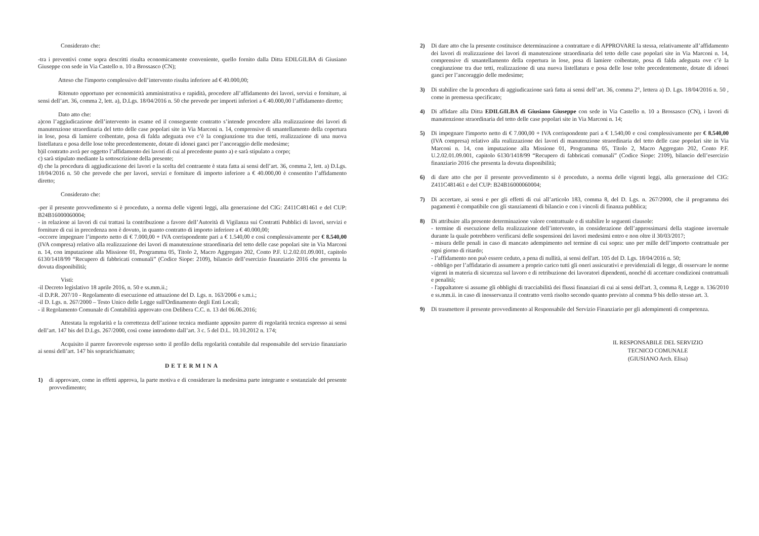Considerato che:
-tra i preventivi come sopra descritti risulta economicamente conveniente, quello fornito dalla Ditta EDILGILBA di Giusiano Giuseppe con sede in Via Castello n. 10 a Brossasco (CN);
Atteso che l'importo complessivo dell’intervento risulta inferiore ad € 40.000,00;
Ritenuto opportuno per economicità amministrativa e rapidità, procedere all’affidamento dei lavori, servizi e forniture, ai sensi dell’art. 36, comma 2, lett. a), D.Lgs. 18/04/2016 n. 50 che prevede per importi inferiori a € 40.000,00 l’affidamento diretto;
Dato atto che:
a)con l’aggiudicazione dell’intervento in esame ed il conseguente contratto s’intende procedere alla realizzazione dei lavori di manutenzione straordinaria del tetto delle case popolari site in Via Marconi n. 14, comprensive di smantellamento della copertura in lose, posa di lamiere coibentate, posa di falda adeguata ove c’è la congiunzione tra due tetti, realizzazione di una nuova listellatura e posa delle lose tolte precedentemente, dotate di idonei ganci per l’ancoraggio delle medesime;
b)il contratto avrà per oggetto l’affidamento dei lavori di cui al precedente punto a) e sarà stipulato a corpo;
c) sarà stipulato mediante la sottoscrizione della presente;
d) che la procedura di aggiudicazione dei lavori e la scelta del contraente è stata fatta ai sensi dell’art. 36, comma 2, lett. a) D.Lgs. 18/04/2016 n. 50 che prevede che per lavori, servizi e forniture di importo inferiore a € 40.000,00 è consentito l’affidamento diretto;
Considerato che:
-per il presente provvedimento si è proceduto, a norma delle vigenti leggi, alla generazione del CIG: Z411C481461 e del CUP: B24B16000060004;
- in relazione ai lavori di cui trattasi la contribuzione a favore dell’Autorità di Vigilanza sui Contratti Pubblici di lavori, servizi e forniture di cui in precedenza non è dovuto, in quanto contratto di importo inferiore a € 40.000,00;
-occorre impegnare l’importo netto di € 7.000,00 + IVA corrispondente pari a € 1.540,00 e così complessivamente per € 8.540,00 (IVA compresa) relativo alla realizzazione dei lavori di manutenzione straordinaria del tetto delle case popolari site in Via Marconi n. 14, con imputazione alla Missione 01, Programma 05, Titolo 2, Macro Aggregato 202, Conto P.F. U.2.02.01.09.001, capitolo 6130/1418/99 “Recupero di fabbricati comunali” (Codice Siope: 2109), bilancio dell’esercizio finanziario 2016 che presenta la dovuta disponibilità;
Visti:
-il Decreto legislativo 18 aprile 2016, n. 50 e ss.mm.ii.;
-il D.P.R. 207/10 - Regolamento di esecuzione ed attuazione del D. Lgs. n. 163/2006 e s.m.i.;
-il D. Lgs. n. 267/2000 – Testo Unico delle Legge sull'Ordinamento degli Enti Locali;
- il Regolamento Comunale di Contabilità approvato con Delibera C.C. n. 13 del 06.06.2016;
Attestata la regolarità e la correttezza dell’azione tecnica mediante apposito parere di regolarità tecnica espresso ai sensi dell’art. 147 bis del D.Lgs. 267/2000, così come introdotto dall’art. 3 c. 5 del D.L. 10.10.2012 n. 174;
Acquisito il parere favorevole espresso sotto il profilo della regolarità contabile dal responsabile del servizio finanziario ai sensi dell’art. 147 bis soprarichiamato;
DETERMINA
1) di approvare, come in effetti approva, la parte motiva e di considerare la medesima parte integrante e sostanziale del presente provvedimento;
2) Di dare atto che la presente costituisce determinazione a contrattare e di APPROVARE la stessa, relativamente all’affidamento dei lavori di realizzazione dei lavori di manutenzione straordinaria del tetto delle case popolari site in Via Marconi n. 14, comprensive di smantellamento della copertura in lose, posa di lamiere coibentate, posa di falda adeguata ove c’è la congiunzione tra due tetti, realizzazione di una nuova listellatura e posa delle lose tolte precedentemente, dotate di idonei ganci per l’ancoraggio delle medesime;
3) Di stabilire che la procedura di aggiudicazione sarà fatta ai sensi dell’art. 36, comma 2°, lettera a) D. Lgs. 18/04/2016 n. 50 , come in premessa specificato;
4) Di affidare alla Ditta EDILGILBA di Giusiano Giuseppe con sede in Via Castello n. 10 a Brossasco (CN), i lavori di manutenzione straordinaria del tetto delle case popolari site in Via Marconi n. 14;
5) Di impegnare l'importo netto di € 7.000,00 + IVA corrispondente pari a € 1.540,00 e così complessivamente per € 8.540,00 (IVA compresa) relativo alla realizzazione dei lavori di manutenzione straordinaria del tetto delle case popolari site in Via Marconi n. 14, con imputazione alla Missione 01, Programma 05, Titolo 2, Macro Aggregato 202, Conto P.F. U.2.02.01.09.001, capitolo 6130/1418/99 “Recupero di fabbricati comunali” (Codice Siope: 2109), bilancio dell’esercizio finanziario 2016 che presenta la dovuta disponibilità;
6) di dare atto che per il presente provvedimento si è proceduto, a norma delle vigenti leggi, alla generazione del CIG: Z411C481461 e del CUP: B24B16000060004;
7) Di accertare, ai sensi e per gli effetti di cui all’articolo 183, comma 8, del D. Lgs. n. 267/2000, che il programma dei pagamenti è compatibile con gli stanziamenti di bilancio e con i vincoli di finanza pubblica;
8) Di attribuire alla presente determinazione valore contrattuale e di stabilire le seguenti clausole:
- termine di esecuzione della realizzazione dell’intervento, in considerazione dell’approssimarsi della stagione invernale durante la quale potrebbero verificarsi delle sospensioni dei lavori medesimi entro e non oltre il 30/03/2017;
- misura delle penali in caso di mancato adempimento nel termine di cui sopra: uno per mille dell’importo contrattuale per ogni giorno di ritardo;
- l’affidamento non può essere ceduto, a pena di nullità, ai sensi dell'art. 105 del D. Lgs. 18/04/2016 n. 50;
- obbligo per l’affidatario di assumere a proprio carico tutti gli oneri assicurativi e previdenziali di legge, di osservare le norme vigenti in materia di sicurezza sul lavoro e di retribuzione dei lavoratori dipendenti, nonché di accettare condizioni contrattuali e penalità;
- l'appaltatore si assume gli obblighi di tracciabilità dei flussi finanziari di cui ai sensi dell'art. 3, comma 8, Legge n. 136/2010 e ss.mm.ii. in caso di inosservanza il contratto verrà risolto secondo quanto previsto al comma 9 bis dello stesso art. 3.
9) Di trasmettere il presente provvedimento al Responsabile del Servizio Finanziario per gli adempimenti di competenza.
IL RESPONSABILE DEL SERVIZIO
TECNICO COMUNALE
(GIUSIANO Arch. Elisa)